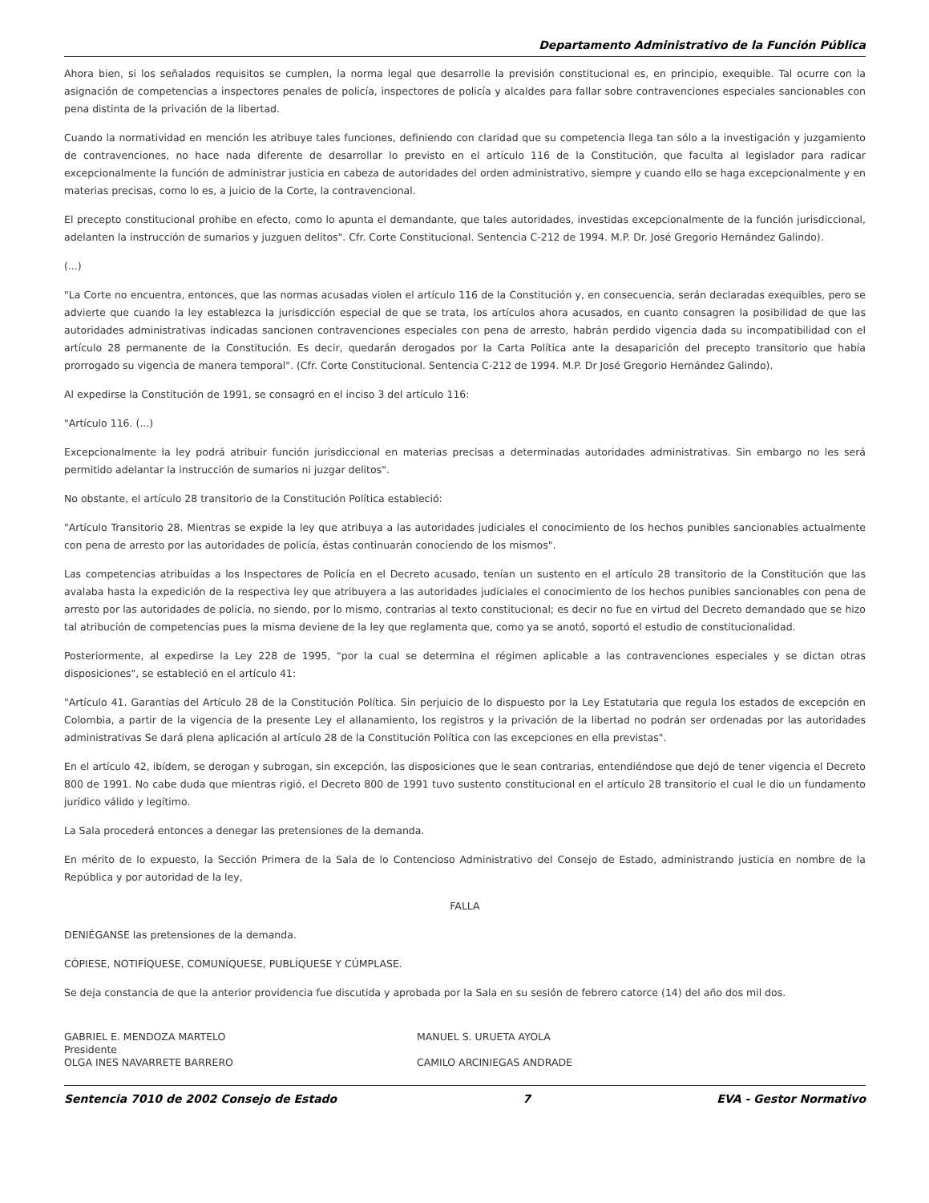Departamento Administrativo de la Función Pública
Ahora bien, si los señalados requisitos se cumplen, la norma legal que desarrolle la previsión constitucional es, en principio, exequible. Tal ocurre con la asignación de competencias a inspectores penales de policía, inspectores de policía y alcaldes para fallar sobre contravenciones especiales sancionables con pena distinta de la privación de la libertad.
Cuando la normatividad en mención les atribuye tales funciones, definiendo con claridad que su competencia llega tan sólo a la investigación y juzgamiento de contravenciones, no hace nada diferente de desarrollar lo previsto en el artículo 116 de la Constitución, que faculta al legislador para radicar excepcionalmente la función de administrar justicia en cabeza de autoridades del orden administrativo, siempre y cuando ello se haga excepcionalmente y en materias precisas, como lo es, a juicio de la Corte, la contravencional.
El precepto constitucional prohibe en efecto, como lo apunta el demandante, que tales autoridades, investidas excepcionalmente de la función jurisdiccional, adelanten la instrucción de sumarios y juzguen delitos". Cfr. Corte Constitucional. Sentencia C-212 de 1994. M.P. Dr. José Gregorio Hernández Galindo).
(...)
"La Corte no encuentra, entonces, que las normas acusadas violen el artículo 116 de la Constitución y, en consecuencia, serán declaradas exequibles, pero se advierte que cuando la ley establezca la jurisdicción especial de que se trata, los artículos ahora acusados, en cuanto consagren la posibilidad de que las autoridades administrativas indicadas sancionen contravenciones especiales con pena de arresto, habrán perdido vigencia dada su incompatibilidad con el artículo 28 permanente de la Constitución. Es decir, quedarán derogados por la Carta Política ante la desaparición del precepto transitorio que había prorrogado su vigencia de manera temporal". (Cfr. Corte Constitucional. Sentencia C-212 de 1994. M.P. Dr José Gregorio Hernández Galindo).
Al expedirse la Constitución de 1991, se consagró en el inciso 3 del artículo 116:
"Artículo 116. (...)
Excepcionalmente la ley podrá atribuir función jurisdiccional en materias precisas a determinadas autoridades administrativas. Sin embargo no les será permitido adelantar la instrucción de sumarios ni juzgar delitos".
No obstante, el artículo 28 transitorio de la Constitución Política estableció:
"Artículo Transitorio 28. Mientras se expide la ley que atribuya a las autoridades judiciales el conocimiento de los hechos punibles sancionables actualmente con pena de arresto por las autoridades de policía, éstas continuarán conociendo de los mismos".
Las competencias atribuídas a los Inspectores de Policía en el Decreto acusado, tenían un sustento en el artículo 28 transitorio de la Constitución que las avalaba hasta la expedición de la respectiva ley que atribuyera a las autoridades judiciales el conocimiento de los hechos punibles sancionables con pena de arresto por las autoridades de policía, no siendo, por lo mismo, contrarias al texto constitucional; es decir no fue en virtud del Decreto demandado que se hizo tal atribución de competencias pues la misma deviene de la ley que reglamenta que, como ya se anotó, soportó el estudio de constitucionalidad.
Posteriormente, al expedirse la Ley 228 de 1995, "por la cual se determina el régimen aplicable a las contravenciones especiales y se dictan otras disposiciones", se estableció en el artículo 41:
"Artículo 41. Garantías del Artículo 28 de la Constitución Política. Sin perjuicio de lo dispuesto por la Ley Estatutaria que regula los estados de excepción en Colombia, a partir de la vigencia de la presente Ley el allanamiento, los registros y la privación de la libertad no podrán ser ordenadas por las autoridades administrativas Se dará plena aplicación al artículo 28 de la Constitución Política con las excepciones en ella previstas".
En el artículo 42, ibídem, se derogan y subrogan, sin excepción, las disposiciones que le sean contrarias, entendiéndose que dejó de tener vigencia el Decreto 800 de 1991. No cabe duda que mientras rigió, el Decreto 800 de 1991 tuvo sustento constitucional en el artículo 28 transitorio el cual le dio un fundamento jurídico válido y legítimo.
La Sala procederá entonces a denegar las pretensiones de la demanda.
En mérito de lo expuesto, la Sección Primera de la Sala de lo Contencioso Administrativo del Consejo de Estado, administrando justicia en nombre de la República y por autoridad de la ley,
FALLA
DENIÉGANSE las pretensiones de la demanda.
CÓPIESE, NOTIFÍQUESE, COMUNÍQUESE, PUBLÍQUESE Y CÚMPLASE.
Se deja constancia de que la anterior providencia fue discutida y aprobada por la Sala en su sesión de febrero catorce (14) del año dos mil dos.
GABRIEL E. MENDOZA MARTELO
Presidente
OLGA INES NAVARRETE BARRERO
MANUEL S. URUETA AYOLA
CAMILO ARCINIEGAS ANDRADE
Sentencia 7010 de 2002 Consejo de Estado 7 EVA - Gestor Normativo